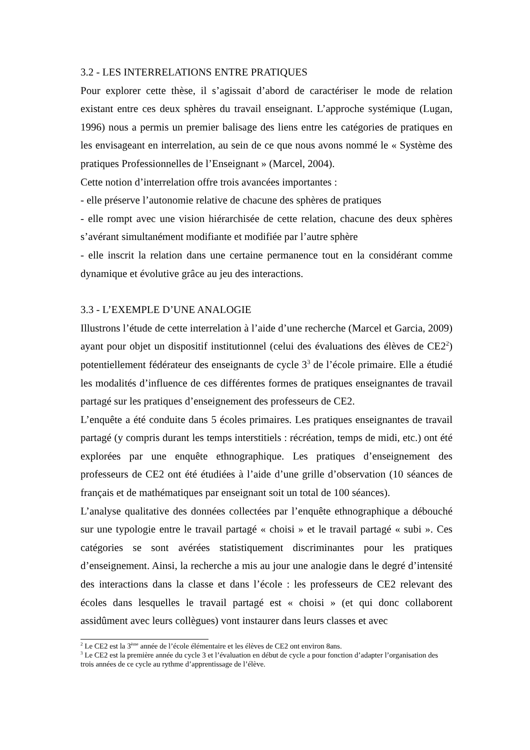3.2 - LES INTERRELATIONS ENTRE PRATIQUES
Pour explorer cette thèse, il s’agissait d’abord de caractériser le mode de relation existant entre ces deux sphères du travail enseignant. L’approche systémique (Lugan, 1996) nous a permis un premier balisage des liens entre les catégories de pratiques en les envisageant en interrelation, au sein de ce que nous avons nommé le « Système des pratiques Professionnelles de l’Enseignant » (Marcel, 2004).
Cette notion d’interrelation offre trois avancées importantes :
- elle préserve l’autonomie relative de chacune des sphères de pratiques
- elle rompt avec une vision hiérarchisée de cette relation, chacune des deux sphères s’avérant simultanément modifiante et modifiée par l’autre sphère
- elle inscrit la relation dans une certaine permanence tout en la considérant comme dynamique et évolutive grâce au jeu des interactions.
3.3 - L’EXEMPLE D’UNE ANALOGIE
Illustrons l’étude de cette interrelation à l’aide d’une recherche (Marcel et Garcia, 2009) ayant pour objet un dispositif institutionnel (celui des évaluations des élèves de CE2<sup>2</sup>) potentiellement fédérateur des enseignants de cycle 3<sup>3</sup> de l’école primaire. Elle a étudié les modalités d’influence de ces différentes formes de pratiques enseignantes de travail partagé sur les pratiques d’enseignement des professeurs de CE2.
L’enquête a été conduite dans 5 écoles primaires. Les pratiques enseignantes de travail partagé (y compris durant les temps interstitiels : récréation, temps de midi, etc.) ont été explorées par une enquête ethnographique. Les pratiques d’enseignement des professeurs de CE2 ont été étudiées à l’aide d’une grille d’observation (10 séances de français et de mathématiques par enseignant soit un total de 100 séances).
L’analyse qualitative des données collectées par l’enquête ethnographique a débouché sur une typologie entre le travail partagé « choisi » et le travail partagé « subi ». Ces catégories se sont avérées statistiquement discriminantes pour les pratiques d’enseignement. Ainsi, la recherche a mis au jour une analogie dans le degré d’intensité des interactions dans la classe et dans l’école : les professeurs de CE2 relevant des écoles dans lesquelles le travail partagé est « choisi » (et qui donc collaborent assidûment avec leurs collègues) vont instaurer dans leurs classes et avec
<sup>2</sup> Le CE2 est la 3<sup>ème</sup> année de l’école élémentaire et les élèves de CE2 ont environ 8ans.
<sup>3</sup> Le CE2 est la première année du cycle 3 et l’évaluation en début de cycle a pour fonction d’adapter l’organisation des trois années de ce cycle au rythme d’apprentissage de l’élève.